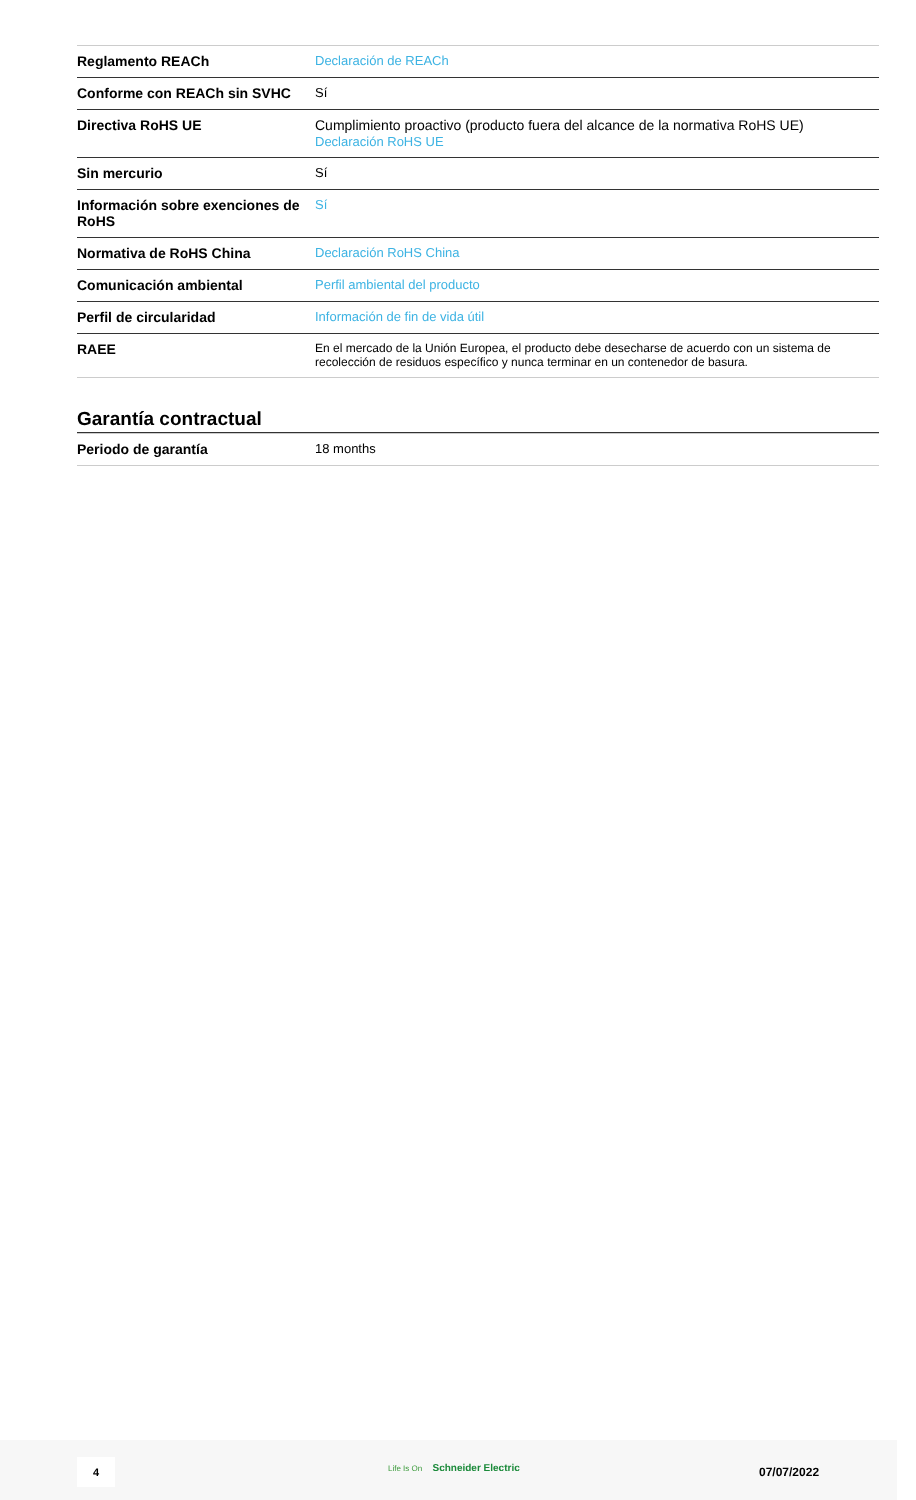| Reglamento REACh | Declaración de REACh |
| Conforme con REACh sin SVHC | Sí |
| Directiva RoHS UE | Cumplimiento proactivo (producto fuera del alcance de la normativa RoHS UE) Declaración RoHS UE |
| Sin mercurio | Sí |
| Información sobre exenciones de RoHS | Sí |
| Normativa de RoHS China | Declaración RoHS China |
| Comunicación ambiental | Perfil ambiental del producto |
| Perfil de circularidad | Información de fin de vida útil |
| RAEE | En el mercado de la Unión Europea, el producto debe desecharse de acuerdo con un sistema de recolección de residuos específico y nunca terminar en un contenedor de basura. |
Garantía contractual
| Periodo de garantía | 18 months |
4 Life Is On Schneider Electric 07/07/2022